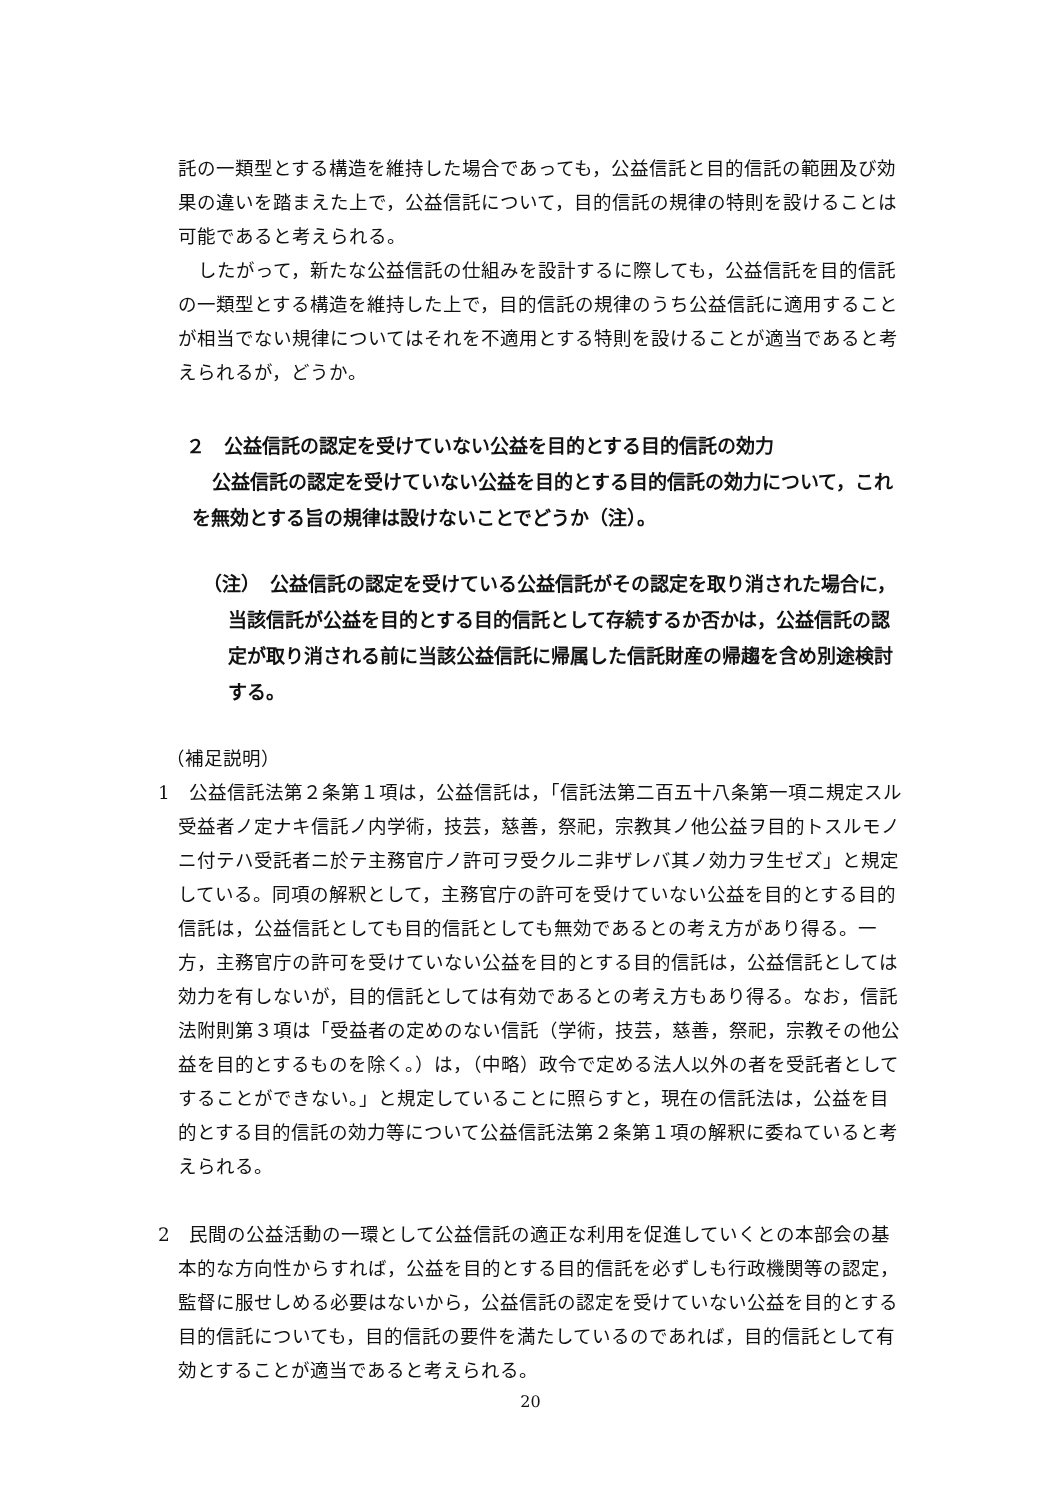託の一類型とする構造を維持した場合であっても，公益信託と目的信託の範囲及び効果の違いを踏まえた上で，公益信託について，目的信託の規律の特則を設けることは可能であると考えられる。
したがって，新たな公益信託の仕組みを設計するに際しても，公益信託を目的信託の一類型とする構造を維持した上で，目的信託の規律のうち公益信託に適用することが相当でない規律についてはそれを不適用とする特則を設けることが適当であると考えられるが，どうか。
２　公益信託の認定を受けていない公益を目的とする目的信託の効力
公益信託の認定を受けていない公益を目的とする目的信託の効力について，これを無効とする旨の規律は設けないことでどうか（注）。
（注）　公益信託の認定を受けている公益信託がその認定を取り消された場合に，当該信託が公益を目的とする目的信託として存続するか否かは，公益信託の認定が取り消される前に当該公益信託に帰属した信託財産の帰趨を含め別途検討する。
（補足説明）
1　公益信託法第２条第１項は，公益信託は，「信託法第二百五十八条第一項ニ規定スル受益者ノ定ナキ信託ノ内学術，技芸，慈善，祭祀，宗教其ノ他公益ヲ目的トスルモノニ付テハ受託者ニ於テ主務官庁ノ許可ヲ受クルニ非ザレバ其ノ効力ヲ生ゼズ」と規定している。同項の解釈として，主務官庁の許可を受けていない公益を目的とする目的信託は，公益信託としても目的信託としても無効であるとの考え方があり得る。一方，主務官庁の許可を受けていない公益を目的とする目的信託は，公益信託としては効力を有しないが，目的信託としては有効であるとの考え方もあり得る。なお，信託法附則第３項は「受益者の定めのない信託（学術，技芸，慈善，祭祀，宗教その他公益を目的とするものを除く。）は，（中略）政令で定める法人以外の者を受託者としてすることができない。」と規定していることに照らすと，現在の信託法は，公益を目的とする目的信託の効力等について公益信託法第２条第１項の解釈に委ねていると考えられる。
2　民間の公益活動の一環として公益信託の適正な利用を促進していくとの本部会の基本的な方向性からすれば，公益を目的とする目的信託を必ずしも行政機関等の認定，監督に服せしめる必要はないから，公益信託の認定を受けていない公益を目的とする目的信託についても，目的信託の要件を満たしているのであれば，目的信託として有効とすることが適当であると考えられる。
20